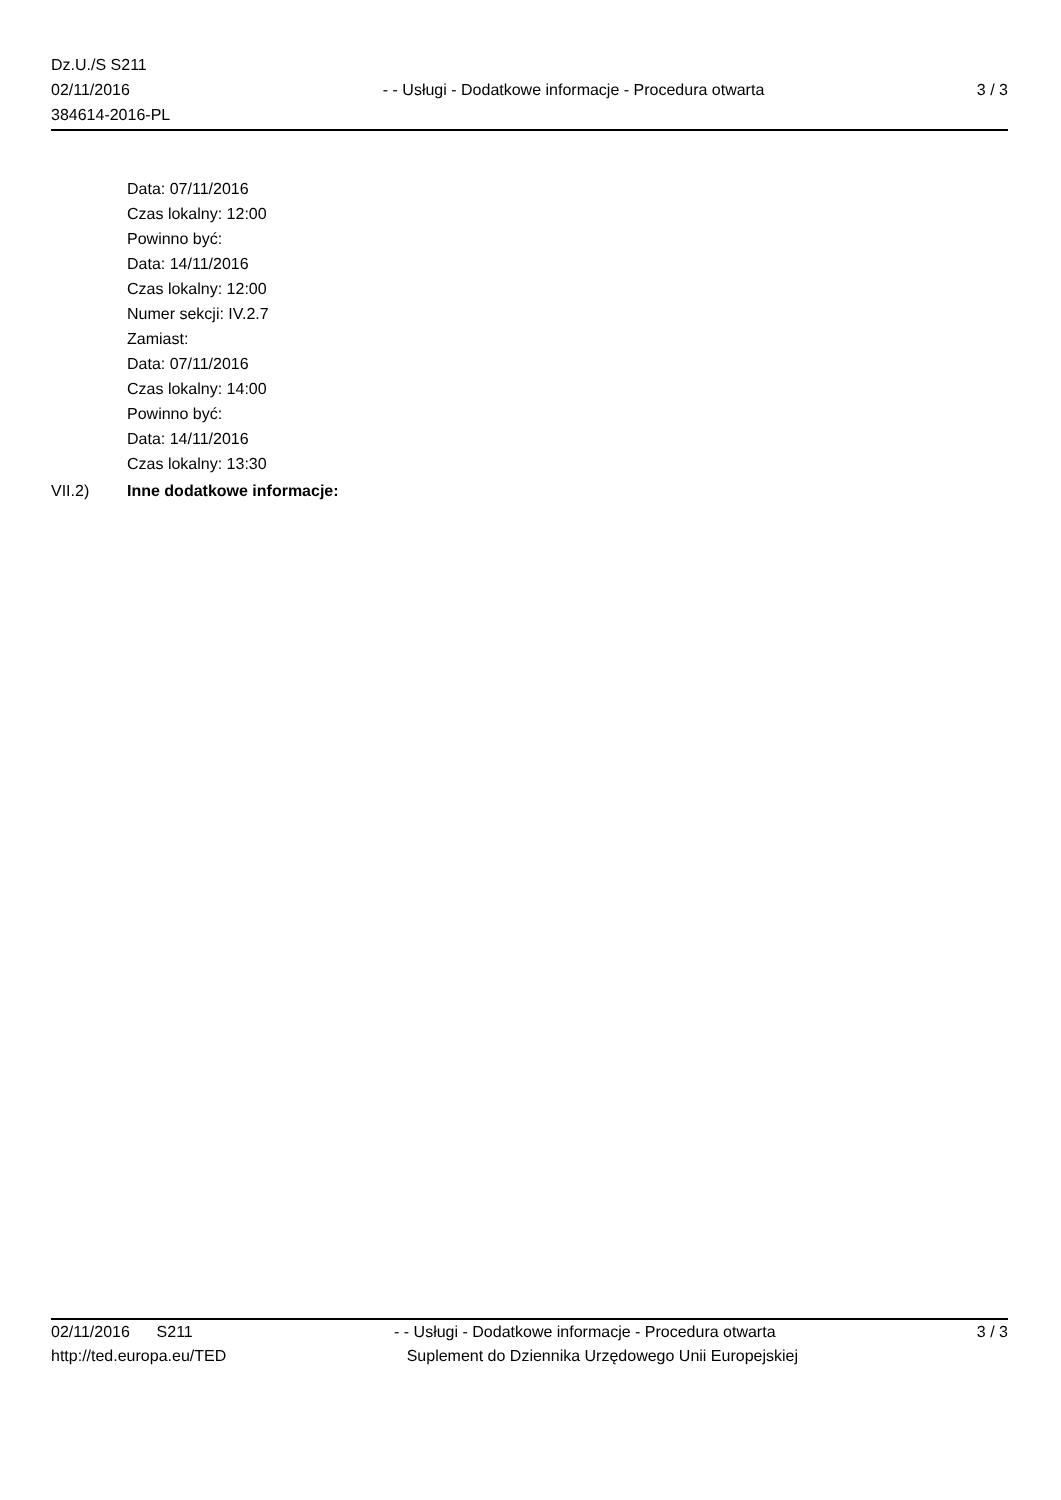Dz.U./S S211
02/11/2016
384614-2016-PL
- - Usługi - Dodatkowe informacje - Procedura otwarta
3 / 3
Data: 07/11/2016
Czas lokalny: 12:00
Powinno być:
Data: 14/11/2016
Czas lokalny: 12:00
Numer sekcji: IV.2.7
Zamiast:
Data: 07/11/2016
Czas lokalny: 14:00
Powinno być:
Data: 14/11/2016
Czas lokalny: 13:30
VII.2) Inne dodatkowe informacje:
02/11/2016 S211 - - Usługi - Dodatkowe informacje - Procedura otwarta
3 / 3
http://ted.europa.eu/TED Suplement do Dziennika Urzędowego Unii Europejskiej